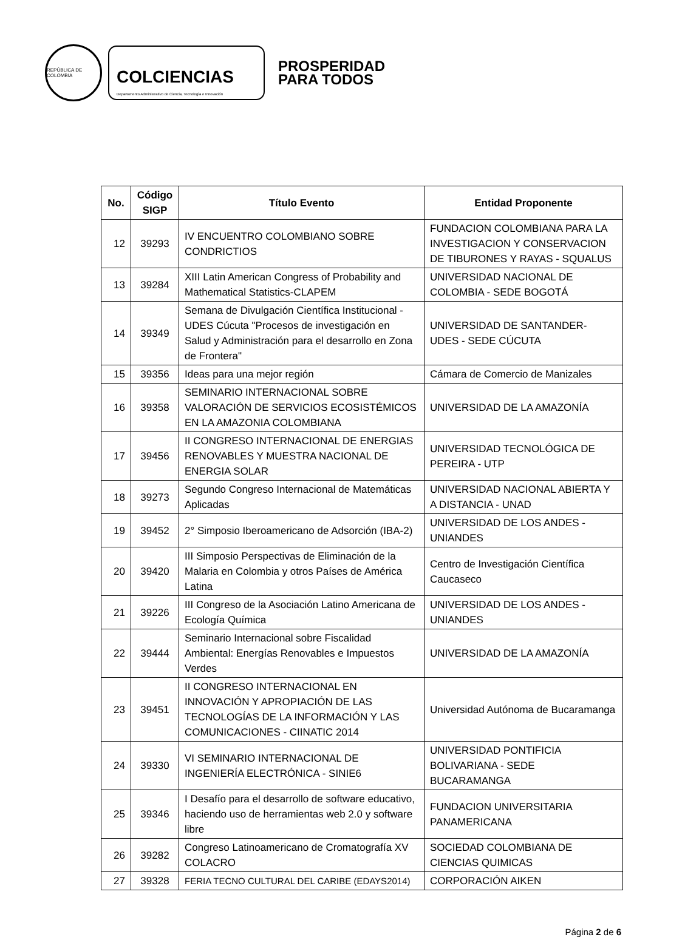REPÚBLICA DE COLOMBIA
COLCIENCIAS
Departamento Administrativo de Ciencia, Tecnología e Innovación
PROSPERIDAD
PARA TODOS
| No. | Código SIGP | Título Evento | Entidad Proponente |
| --- | --- | --- | --- |
| 12 | 39293 | IV ENCUENTRO COLOMBIANO SOBRE CONDRICTIOS | FUNDACION COLOMBIANA PARA LA INVESTIGACION Y CONSERVACION DE TIBURONES Y RAYAS - SQUALUS |
| 13 | 39284 | XIII Latin American Congress of Probability and Mathematical Statistics-CLAPEM | UNIVERSIDAD NACIONAL DE COLOMBIA - SEDE BOGOTÁ |
| 14 | 39349 | Semana de Divulgación Científica Institucional - UDES Cúcuta "Procesos de investigación en Salud y Administración para el desarrollo en Zona de Frontera" | UNIVERSIDAD DE SANTANDER- UDES - SEDE CÚCUTA |
| 15 | 39356 | Ideas para una mejor región | Cámara de Comercio de Manizales |
| 16 | 39358 | SEMINARIO INTERNACIONAL SOBRE VALORACIÓN DE SERVICIOS ECOSISTÉMICOS EN LA AMAZONIA COLOMBIANA | UNIVERSIDAD DE LA AMAZONÍA |
| 17 | 39456 | II CONGRESO INTERNACIONAL DE ENERGIAS RENOVABLES Y MUESTRA NACIONAL DE ENERGIA SOLAR | UNIVERSIDAD TECNOLÓGICA DE PEREIRA - UTP |
| 18 | 39273 | Segundo Congreso Internacional de Matemáticas Aplicadas | UNIVERSIDAD NACIONAL ABIERTA Y A DISTANCIA - UNAD |
| 19 | 39452 | 2° Simposio Iberoamericano de Adsorción (IBA-2) | UNIVERSIDAD DE LOS ANDES - UNIANDES |
| 20 | 39420 | III Simposio Perspectivas de Eliminación de la Malaria en Colombia y otros Países de América Latina | Centro de Investigación Científica Caucaseco |
| 21 | 39226 | III Congreso de la Asociación Latino Americana de Ecología Química | UNIVERSIDAD DE LOS ANDES - UNIANDES |
| 22 | 39444 | Seminario Internacional sobre Fiscalidad Ambiental: Energías Renovables e Impuestos Verdes | UNIVERSIDAD DE LA AMAZONÍA |
| 23 | 39451 | II CONGRESO INTERNACIONAL EN INNOVACIÓN Y APROPIACIÓN DE LAS TECNOLOGÍAS DE LA INFORMACIÓN Y LAS COMUNICACIONES - CIINATIC 2014 | Universidad Autónoma de Bucaramanga |
| 24 | 39330 | VI SEMINARIO INTERNACIONAL DE INGENIERÍA ELECTRÓNICA - SINIE6 | UNIVERSIDAD PONTIFICIA BOLIVARIANA - SEDE BUCARAMANGA |
| 25 | 39346 | I Desafío para el desarrollo de software educativo, haciendo uso de herramientas web 2.0 y software libre | FUNDACION UNIVERSITARIA PANAMERICANA |
| 26 | 39282 | Congreso Latinoamericano de Cromatografía XV COLACRO | SOCIEDAD COLOMBIANA DE CIENCIAS QUIMICAS |
| 27 | 39328 | FERIA TECNO CULTURAL DEL CARIBE (EDAYS2014) | CORPORACIÓN AIKEN |
Página 2 de 6